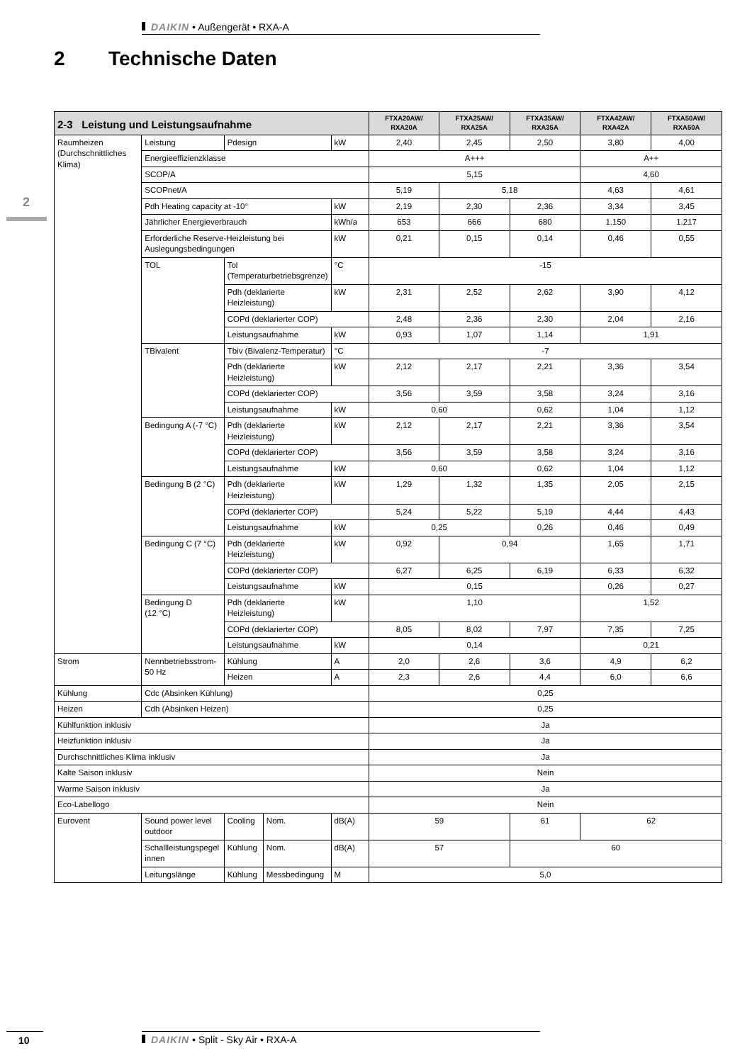DAIKIN • Außengerät • RXA-A
2 Technische Daten
2
| 2-3 Leistung und Leistungsaufnahme | | | | | FTXA20AW/ RXA20A | FTXA25AW/ RXA25A | FTXA35AW/ RXA35A | FTXA42AW/ RXA42A | FTXA50AW/ RXA50A |
| --- | --- | --- | --- | --- | --- | --- | --- | --- | --- |
| Raumheizen (Durchschnittliches Klima) | Leistung | Pdesign | | kW | 2,40 | 2,45 | 2,50 | 3,80 | 4,00 |
| | Energieeffizienzklasse | | | | A+++ | | | A++ | |
| | SCOP/A | | | | 5,15 | | | 4,60 | |
| | SCOPnet/A | | | | 5,19 | 5,18 | | 4,63 | 4,61 |
| | Pdh Heating capacity at -10° | | | kW | 2,19 | 2,30 | 2,36 | 3,34 | 3,45 |
| | Jährlicher Energieverbrauch | | | kWh/a | 653 | 666 | 680 | 1.150 | 1.217 |
| | Erforderliche Reserve-Heizleistung bei Auslegungsbedingungen | | | kW | 0,21 | 0,15 | 0,14 | 0,46 | 0,55 |
| | TOL | Tol (Temperaturbetriebsgrenze) | | °C | -15 | | | | |
| | | Pdh (deklarierte Heizleistung) | | kW | 2,31 | 2,52 | 2,62 | 3,90 | 4,12 |
| | | COPd (deklarierter COP) | | | 2,48 | 2,36 | 2,30 | 2,04 | 2,16 |
| | | Leistungsaufnahme | | kW | 0,93 | 1,07 | 1,14 | 1,91 | |
| | TBivalent | Tbiv (Bivalenz-Temperatur) | | °C | -7 | | | | |
| | | Pdh (deklarierte Heizleistung) | | kW | 2,12 | 2,17 | 2,21 | 3,36 | 3,54 |
| | | COPd (deklarierter COP) | | | 3,56 | 3,59 | 3,58 | 3,24 | 3,16 |
| | | Leistungsaufnahme | | kW | 0,60 | | 0,62 | 1,04 | 1,12 |
| | Bedingung A (-7 °C) | Pdh (deklarierte Heizleistung) | | kW | 2,12 | 2,17 | 2,21 | 3,36 | 3,54 |
| | | COPd (deklarierter COP) | | | 3,56 | 3,59 | 3,58 | 3,24 | 3,16 |
| | | Leistungsaufnahme | | kW | 0,60 | | 0,62 | 1,04 | 1,12 |
| | Bedingung B (2 °C) | Pdh (deklarierte Heizleistung) | | kW | 1,29 | 1,32 | 1,35 | 2,05 | 2,15 |
| | | COPd (deklarierter COP) | | | 5,24 | 5,22 | 5,19 | 4,44 | 4,43 |
| | | Leistungsaufnahme | | kW | 0,25 | | 0,26 | 0,46 | 0,49 |
| | Bedingung C (7 °C) | Pdh (deklarierte Heizleistung) | | kW | 0,92 | 0,94 | | 1,65 | 1,71 |
| | | COPd (deklarierter COP) | | | 6,27 | 6,25 | 6,19 | 6,33 | 6,32 |
| | | Leistungsaufnahme | | kW | 0,15 | | | 0,26 | 0,27 |
| | Bedingung D (12 °C) | Pdh (deklarierte Heizleistung) | | kW | 1,10 | | | 1,52 | |
| | | COPd (deklarierter COP) | | | 8,05 | 8,02 | 7,97 | 7,35 | 7,25 |
| | | Leistungsaufnahme | | kW | 0,14 | | | 0,21 | |
| Strom | Nennbetriebsstrom-50 Hz | Kühlung | | A | 2,0 | 2,6 | 3,6 | 4,9 | 6,2 |
| | | Heizen | | A | 2,3 | 2,6 | 4,4 | 6,0 | 6,6 |
| Kühlung | Cdc (Absinken Kühlung) | | | | 0,25 | | | | |
| Heizen | Cdh (Absinken Heizen) | | | | 0,25 | | | | |
| Kühlfunktion inklusiv | | | | | Ja | | | | |
| Heizfunktion inklusiv | | | | | Ja | | | | |
| Durchschnittliches Klima inklusiv | | | | | Ja | | | | |
| Kalte Saison inklusiv | | | | | Nein | | | | |
| Warme Saison inklusiv | | | | | Ja | | | | |
| Eco-Labellogo | | | | | Nein | | | | |
| Eurovent | Sound power level outdoor | Cooling | Nom. | dB(A) | 59 | | 61 | 62 | |
| | Schallleistungspegel innen | Kühlung | Nom. | dB(A) | 57 | | 60 | | |
| | Leitungslänge | Kühlung | Messbedingung | M | 5,0 | | | | |
10 DAIKIN • Split - Sky Air • RXA-A